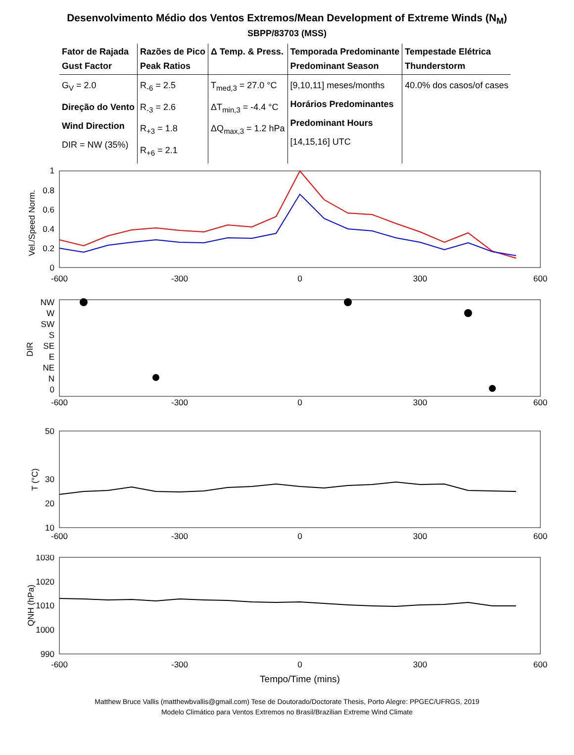Desenvolvimento Médio dos Ventos Extremos/Mean Development of Extreme Winds (N<sub>M</sub>)
SBPP/83703 (MSS)
| Fator de Rajada Gust Factor | Razões de Pico Peak Ratios | Δ Temp. & Press. | Temporada Predominante Predominant Season | Tempestade Elétrica Thunderstorm |
| --- | --- | --- | --- | --- |
| G<sub>V</sub> = 2.0 Direção do Vento Wind Direction DIR = NW (35%) | R<sub>-6</sub> = 2.5 R<sub>-3</sub> = 2.6 R<sub>+3</sub> = 1.8 R<sub>+6</sub> = 2.1 | T<sub>med,3</sub> = 27.0 °C ΔT<sub>min,3</sub> = -4.4 °C ΔQ<sub>max,3</sub> = 1.2 hPa | [9,10,11] meses/months Horários Predominantes Predominant Hours [14,15,16] UTC | 40.0% dos casos/of cases |
Vel./Speed Norm.
1
0.8
0.6
0.4
0.2
0
-600
-300
0
300
600
DIR
NW
W
SW
S
SE
E
NE
N
0
-600
-300
0
300
600
T (°C)
50
30
20
10
-600
-300
0
300
600
QNH (hPa)
1030
1020
1010
1000
990
-600
-300
0
300
600
Tempo/Time (mins)
Matthew Bruce Vallis (matthewbvallis@gmail.com) Tese de Doutorado/Doctorate Thesis, Porto Alegre: PPGEC/UFRGS, 2019
Modelo Climático para Ventos Extremos no Brasil/Brazilian Extreme Wind Climate